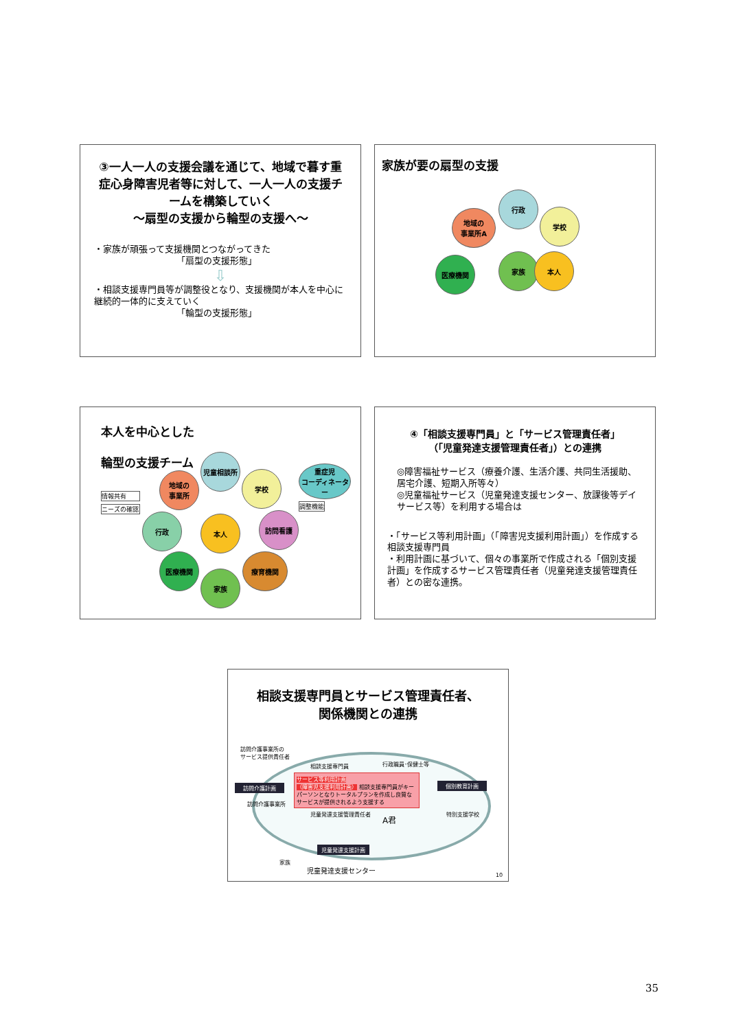③一人一人の支援会議を通じて、地域で暮す重症心身障害児者等に対して、一人一人の支援チームを構築していく
～扇型の支援から輪型の支援へ～
・家族が頑張って支援機関とつながってきた
「扇型の支援形態」
⇩
・相談支援専門員等が調整役となり、支援機関が本人を中心に継続的一体的に支えていく
「輪型の支援形態」
家族が要の扇型の支援
行政
地域の
事業所A
学校
家族 本人
医療機関
本人を中心とした
輪型の支援チーム
情報共有
ニーズの確認
児童相談所
地域の
事業所
学校
重症児
コーディネーター
調整機能
行政 本人 訪問看護
医療機関
家族
療育機関
④「相談支援専門員」と「サービス管理責任者」
（「児童発達支援管理責任者」）との連携
◎障害福祉サービス（療養介護、生活介護、共同生活援助、居宅介護、短期入所等々）
◎児童福祉サービス（児童発達支援センター、放課後等デイサービス等）を利用する場合は
・「サービス等利用計画」（「障害児支援利用計画」）を作成する相談支援専門員
・利用計画に基づいて、個々の事業所で作成される「個別支援計画」を作成するサービス管理責任者（児童発達支援管理責任者）との密な連携。
相談支援専門員とサービス管理責任者、
関係機関との連携
訪問介護事業所の
サービス提供責任者
訪問介護計画
訪問介護事業所
相談支援専門員 行政職員･保健士等
サービス等利用計画
（障害児支援利用計画） 相談支援専門員がキーパーソンとなりトータルプランを作成し良質なサービスが提供されるよう支援する
個別教育計画
特別支援学校
児童発達支援管理責任者
A君
児童発達支援計画
家族
児童発達支援センター
10
35